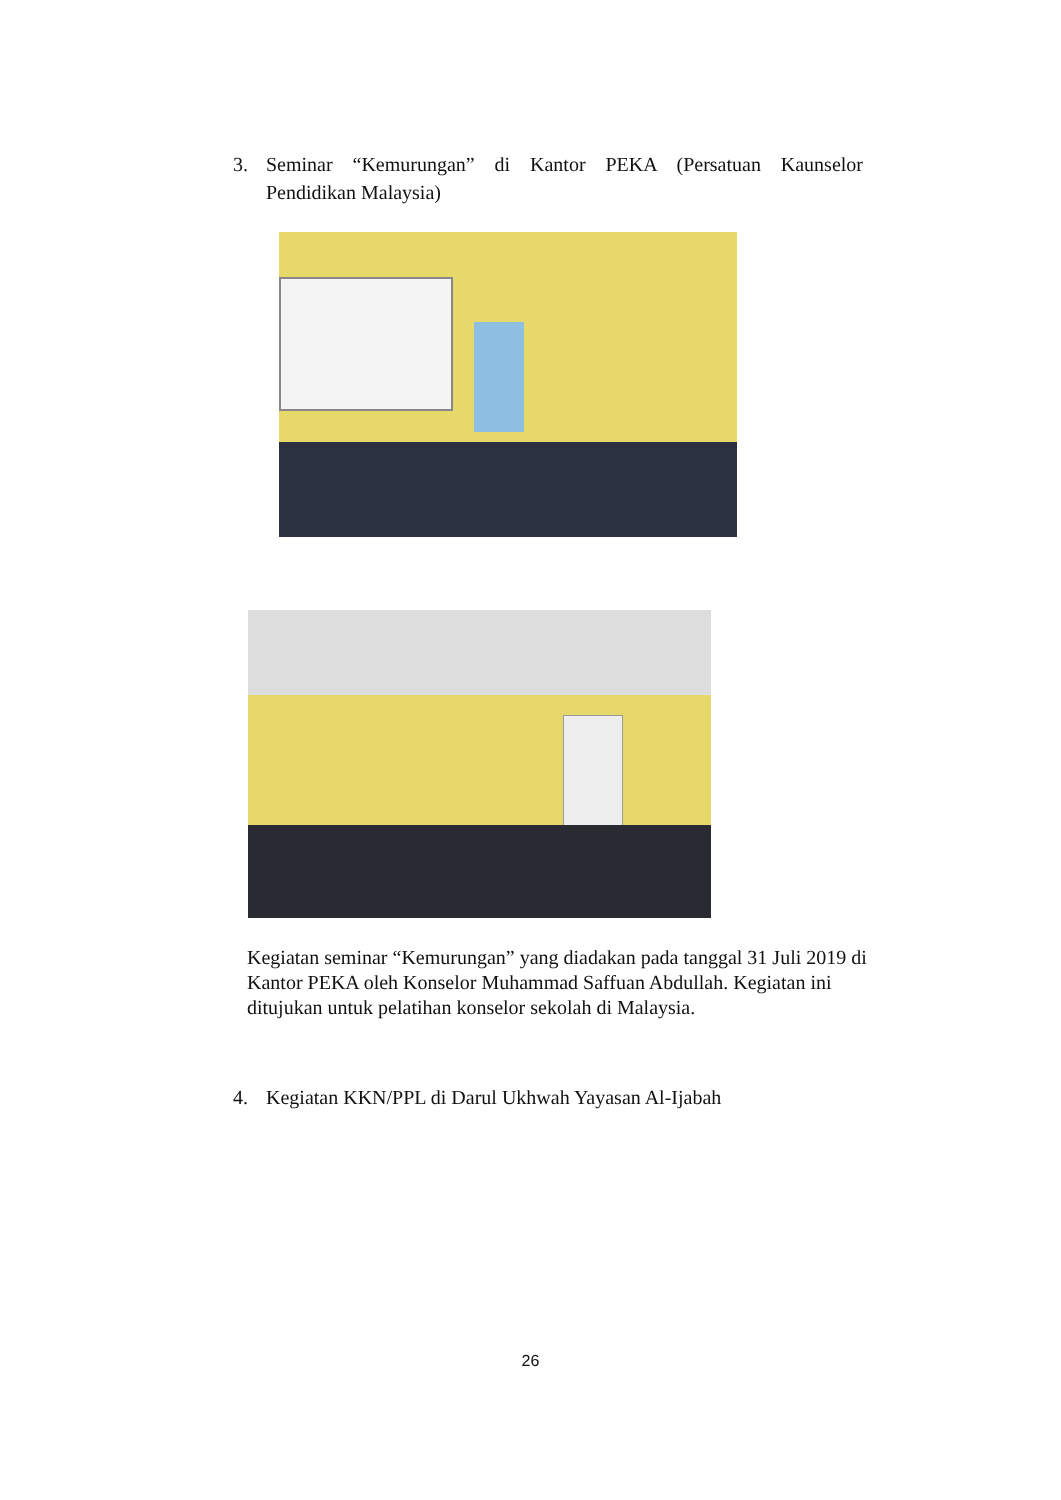3. Seminar “Kemurungan” di Kantor PEKA (Persatuan Kaunselor Pendidikan Malaysia)
Kegiatan seminar “Kemurungan” yang diadakan pada tanggal 31 Juli 2019 di Kantor PEKA oleh Konselor Muhammad Saffuan Abdullah. Kegiatan ini ditujukan untuk pelatihan konselor sekolah di Malaysia.
4. Kegiatan KKN/PPL di Darul Ukhwah Yayasan Al-Ijabah
26